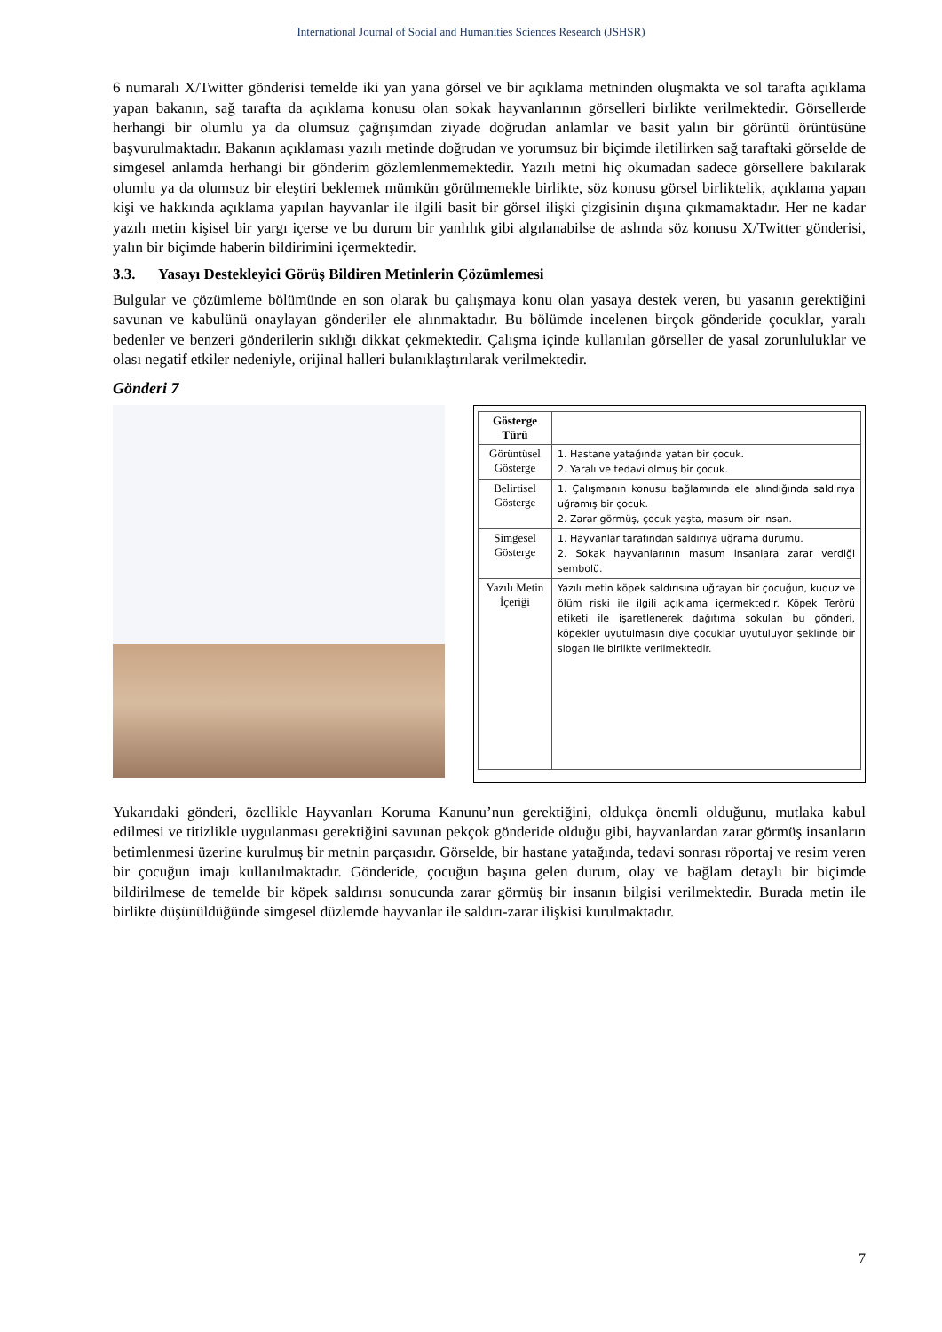International Journal of Social and Humanities Sciences Research (JSHSR)
6 numaralı X/Twitter gönderisi temelde iki yan yana görsel ve bir açıklama metninden oluşmakta ve sol tarafta açıklama yapan bakanın, sağ tarafta da açıklama konusu olan sokak hayvanlarının görselleri birlikte verilmektedir. Görsellerde herhangi bir olumlu ya da olumsuz çağrışımdan ziyade doğrudan anlamlar ve basit yalın bir görüntü örüntüsüne başvurulmaktadır. Bakanın açıklaması yazılı metinde doğrudan ve yorumsuz bir biçimde iletilirken sağ taraftaki görselde de simgesel anlamda herhangi bir gönderim gözlemlenmemektedir. Yazılı metni hiç okumadan sadece görsellere bakılarak olumlu ya da olumsuz bir eleştiri beklemek mümkün görülmemekle birlikte, söz konusu görsel birliktelik, açıklama yapan kişi ve hakkında açıklama yapılan hayvanlar ile ilgili basit bir görsel ilişki çizgisinin dışına çıkmamaktadır. Her ne kadar yazılı metin kişisel bir yargı içerse ve bu durum bir yanlılık gibi algılanabilse de aslında söz konusu X/Twitter gönderisi, yalın bir biçimde haberin bildirimini içermektedir.
3.3. Yasayı Destekleyici Görüş Bildiren Metinlerin Çözümlemesi
Bulgular ve çözümleme bölümünde en son olarak bu çalışmaya konu olan yasaya destek veren, bu yasanın gerektiğini savunan ve kabulünü onaylayan gönderiler ele alınmaktadır. Bu bölümde incelenen birçok gönderide çocuklar, yaralı bedenler ve benzeri gönderilerin sıklığı dikkat çekmektedir. Çalışma içinde kullanılan görseller de yasal zorunluluklar ve olası negatif etkiler nedeniyle, orijinal halleri bulanıklaştırılarak verilmektedir.
Gönderi 7
| Gösterge Türü | |
| Görüntüsel Gösterge | 1. Hastane yatağında yatan bir çocuk. 2. Yaralı ve tedavi olmuş bir çocuk. |
| Belirtisel Gösterge | 1. Çalışmanın konusu bağlamında ele alındığında saldırıya uğramış bir çocuk. 2. Zarar görmüş, çocuk yaşta, masum bir insan. |
| Simgesel Gösterge | 1. Hayvanlar tarafından saldırıya uğrama durumu. 2. Sokak hayvanlarının masum insanlara zarar verdiği sembolü. |
| Yazılı Metin İçeriği | Yazılı metin köpek saldırısına uğrayan bir çocuğun, kuduz ve ölüm riski ile ilgili açıklama içermektedir. Köpek Terörü etiketi ile işaretlenerek dağıtıma sokulan bu gönderi, köpekler uyutulmasın diye çocuklar uyutuluyor şeklinde bir slogan ile birlikte verilmektedir. |
Yukarıdaki gönderi, özellikle Hayvanları Koruma Kanunu’nun gerektiğini, oldukça önemli olduğunu, mutlaka kabul edilmesi ve titizlikle uygulanması gerektiğini savunan pekçok gönderide olduğu gibi, hayvanlardan zarar görmüş insanların betimlenmesi üzerine kurulmuş bir metnin parçasıdır. Görselde, bir hastane yatağında, tedavi sonrası röportaj ve resim veren bir çocuğun imajı kullanılmaktadır. Gönderide, çocuğun başına gelen durum, olay ve bağlam detaylı bir biçimde bildirilmese de temelde bir köpek saldırısı sonucunda zarar görmüş bir insanın bilgisi verilmektedir. Burada metin ile birlikte düşünüldüğünde simgesel düzlemde hayvanlar ile saldırı-zarar ilişkisi kurulmaktadır.
7